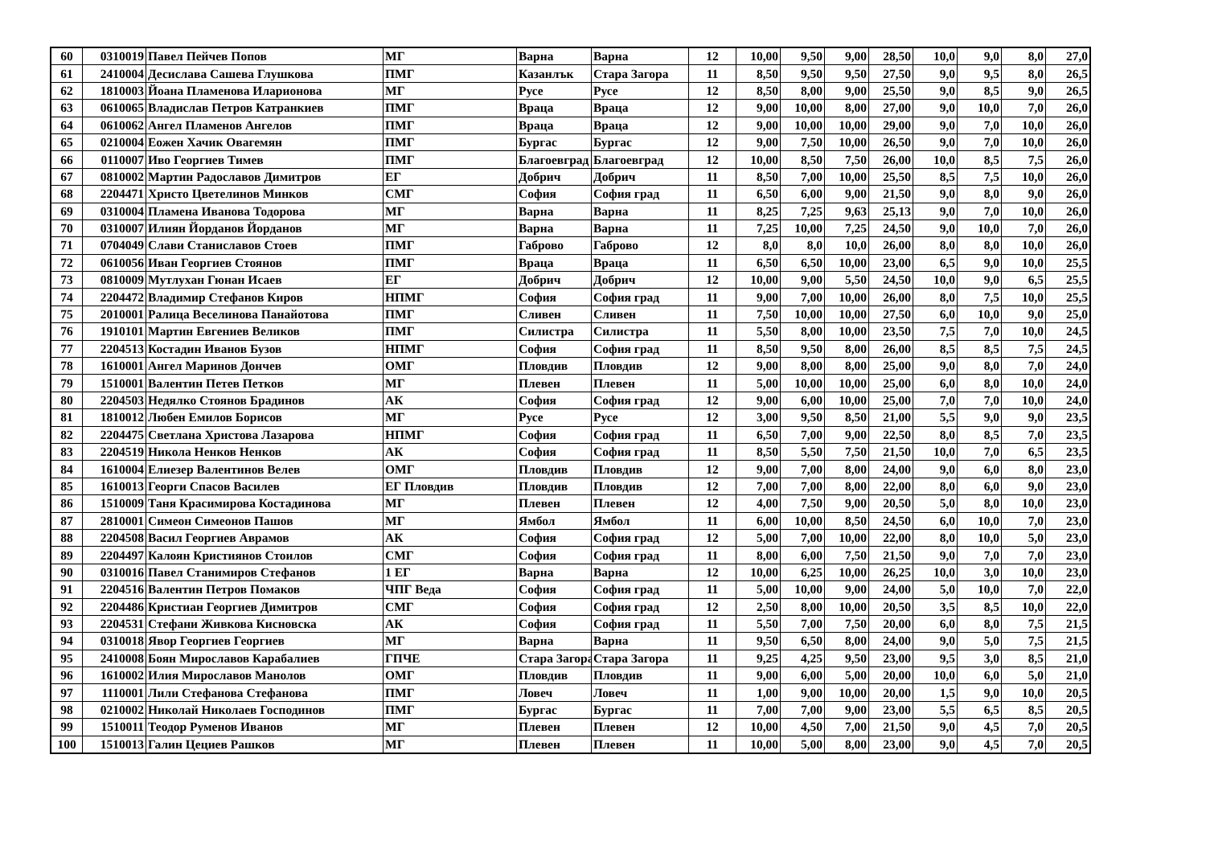| 60 | 0310019 | Павел Пейчев Попов | МГ | Варна | Варна | 12 | 10,00 | 9,50 | 9,00 | 28,50 | 10,0 | 9,0 | 8,0 | 27,0 |
| 61 | 2410004 | Десислава Сашева Глушкова | ПМГ | Казанлък | Стара Загора | 11 | 8,50 | 9,50 | 9,50 | 27,50 | 9,0 | 9,5 | 8,0 | 26,5 |
| 62 | 1810003 | Йоана Пламенова Иларионова | МГ | Русе | Русе | 12 | 8,50 | 8,00 | 9,00 | 25,50 | 9,0 | 8,5 | 9,0 | 26,5 |
| 63 | 0610065 | Владислав Петров Катранкиев | ПМГ | Враца | Враца | 12 | 9,00 | 10,00 | 8,00 | 27,00 | 9,0 | 10,0 | 7,0 | 26,0 |
| 64 | 0610062 | Ангел Пламенов Ангелов | ПМГ | Враца | Враца | 12 | 9,00 | 10,00 | 10,00 | 29,00 | 9,0 | 7,0 | 10,0 | 26,0 |
| 65 | 0210004 | Еожен Хачик Овагемян | ПМГ | Бургас | Бургас | 12 | 9,00 | 7,50 | 10,00 | 26,50 | 9,0 | 7,0 | 10,0 | 26,0 |
| 66 | 0110007 | Иво Георгиев Тимев | ПМГ | Благоевград | Благоевград | 12 | 10,00 | 8,50 | 7,50 | 26,00 | 10,0 | 8,5 | 7,5 | 26,0 |
| 67 | 0810002 | Мартин Радославов Димитров | ЕГ | Добрич | Добрич | 11 | 8,50 | 7,00 | 10,00 | 25,50 | 8,5 | 7,5 | 10,0 | 26,0 |
| 68 | 2204471 | Христо Цветелинов Минков | СМГ | София | София град | 11 | 6,50 | 6,00 | 9,00 | 21,50 | 9,0 | 8,0 | 9,0 | 26,0 |
| 69 | 0310004 | Пламена Иванова Тодорова | МГ | Варна | Варна | 11 | 8,25 | 7,25 | 9,63 | 25,13 | 9,0 | 7,0 | 10,0 | 26,0 |
| 70 | 0310007 | Илиян Йорданов Йорданов | МГ | Варна | Варна | 11 | 7,25 | 10,00 | 7,25 | 24,50 | 9,0 | 10,0 | 7,0 | 26,0 |
| 71 | 0704049 | Слави Станиславов Стоев | ПМГ | Габрово | Габрово | 12 | 8,0 | 8,0 | 10,0 | 26,00 | 8,0 | 8,0 | 10,0 | 26,0 |
| 72 | 0610056 | Иван Георгиев Стоянов | ПМГ | Враца | Враца | 11 | 6,50 | 6,50 | 10,00 | 23,00 | 6,5 | 9,0 | 10,0 | 25,5 |
| 73 | 0810009 | Мутлухан Гюнан Исаев | ЕГ | Добрич | Добрич | 12 | 10,00 | 9,00 | 5,50 | 24,50 | 10,0 | 9,0 | 6,5 | 25,5 |
| 74 | 2204472 | Владимир Стефанов Киров | НПМГ | София | София град | 11 | 9,00 | 7,00 | 10,00 | 26,00 | 8,0 | 7,5 | 10,0 | 25,5 |
| 75 | 2010001 | Ралица Веселинова Панайотова | ПМГ | Сливен | Сливен | 11 | 7,50 | 10,00 | 10,00 | 27,50 | 6,0 | 10,0 | 9,0 | 25,0 |
| 76 | 1910101 | Мартин Евгениев Великов | ПМГ | Силистра | Силистра | 11 | 5,50 | 8,00 | 10,00 | 23,50 | 7,5 | 7,0 | 10,0 | 24,5 |
| 77 | 2204513 | Костадин Иванов Бузов | НПМГ | София | София град | 11 | 8,50 | 9,50 | 8,00 | 26,00 | 8,5 | 8,5 | 7,5 | 24,5 |
| 78 | 1610001 | Ангел Маринов Дончев | ОМГ | Пловдив | Пловдив | 12 | 9,00 | 8,00 | 8,00 | 25,00 | 9,0 | 8,0 | 7,0 | 24,0 |
| 79 | 1510001 | Валентин Петев Петков | МГ | Плевен | Плевен | 11 | 5,00 | 10,00 | 10,00 | 25,00 | 6,0 | 8,0 | 10,0 | 24,0 |
| 80 | 2204503 | Недялко Стоянов Брадинов | АК | София | София град | 12 | 9,00 | 6,00 | 10,00 | 25,00 | 7,0 | 7,0 | 10,0 | 24,0 |
| 81 | 1810012 | Любен Емилов Борисов | МГ | Русе | Русе | 12 | 3,00 | 9,50 | 8,50 | 21,00 | 5,5 | 9,0 | 9,0 | 23,5 |
| 82 | 2204475 | Светлана Христова Лазарова | НПМГ | София | София град | 11 | 6,50 | 7,00 | 9,00 | 22,50 | 8,0 | 8,5 | 7,0 | 23,5 |
| 83 | 2204519 | Никола Ненков Ненков | АК | София | София град | 11 | 8,50 | 5,50 | 7,50 | 21,50 | 10,0 | 7,0 | 6,5 | 23,5 |
| 84 | 1610004 | Елиезер Валентинов Велев | ОМГ | Пловдив | Пловдив | 12 | 9,00 | 7,00 | 8,00 | 24,00 | 9,0 | 6,0 | 8,0 | 23,0 |
| 85 | 1610013 | Георги Спасов Василев | ЕГ Пловдив | Пловдив | Пловдив | 12 | 7,00 | 7,00 | 8,00 | 22,00 | 8,0 | 6,0 | 9,0 | 23,0 |
| 86 | 1510009 | Таня Красимирова Костадинова | МГ | Плевен | Плевен | 12 | 4,00 | 7,50 | 9,00 | 20,50 | 5,0 | 8,0 | 10,0 | 23,0 |
| 87 | 2810001 | Симеон Симеонов Пашов | МГ | Ямбол | Ямбол | 11 | 6,00 | 10,00 | 8,50 | 24,50 | 6,0 | 10,0 | 7,0 | 23,0 |
| 88 | 2204508 | Васил Георгиев Аврамов | АК | София | София град | 12 | 5,00 | 7,00 | 10,00 | 22,00 | 8,0 | 10,0 | 5,0 | 23,0 |
| 89 | 2204497 | Калоян Кристиянов Стоилов | СМГ | София | София град | 11 | 8,00 | 6,00 | 7,50 | 21,50 | 9,0 | 7,0 | 7,0 | 23,0 |
| 90 | 0310016 | Павел Станимиров Стефанов | 1 ЕГ | Варна | Варна | 12 | 10,00 | 6,25 | 10,00 | 26,25 | 10,0 | 3,0 | 10,0 | 23,0 |
| 91 | 2204516 | Валентин Петров Помаков | ЧПГ Веда | София | София град | 11 | 5,00 | 10,00 | 9,00 | 24,00 | 5,0 | 10,0 | 7,0 | 22,0 |
| 92 | 2204486 | Кристиан Георгиев Димитров | СМГ | София | София град | 12 | 2,50 | 8,00 | 10,00 | 20,50 | 3,5 | 8,5 | 10,0 | 22,0 |
| 93 | 2204531 | Стефани Живкова Кисновска | АК | София | София град | 11 | 5,50 | 7,00 | 7,50 | 20,00 | 6,0 | 8,0 | 7,5 | 21,5 |
| 94 | 0310018 | Явор Георгиев Георгиев | МГ | Варна | Варна | 11 | 9,50 | 6,50 | 8,00 | 24,00 | 9,0 | 5,0 | 7,5 | 21,5 |
| 95 | 2410008 | Боян Мирославов Карабалиев | ГПЧЕ | Стара Загора | Стара Загора | 11 | 9,25 | 4,25 | 9,50 | 23,00 | 9,5 | 3,0 | 8,5 | 21,0 |
| 96 | 1610002 | Илия Мирославов Манолов | ОМГ | Пловдив | Пловдив | 11 | 9,00 | 6,00 | 5,00 | 20,00 | 10,0 | 6,0 | 5,0 | 21,0 |
| 97 | 1110001 | Лили Стефанова Стефанова | ПМГ | Ловеч | Ловеч | 11 | 1,00 | 9,00 | 10,00 | 20,00 | 1,5 | 9,0 | 10,0 | 20,5 |
| 98 | 0210002 | Николай Николаев Господинов | ПМГ | Бургас | Бургас | 11 | 7,00 | 7,00 | 9,00 | 23,00 | 5,5 | 6,5 | 8,5 | 20,5 |
| 99 | 1510011 | Теодор Руменов Иванов | МГ | Плевен | Плевен | 12 | 10,00 | 4,50 | 7,00 | 21,50 | 9,0 | 4,5 | 7,0 | 20,5 |
| 100 | 1510013 | Галин Цециев Рашков | МГ | Плевен | Плевен | 11 | 10,00 | 5,00 | 8,00 | 23,00 | 9,0 | 4,5 | 7,0 | 20,5 |